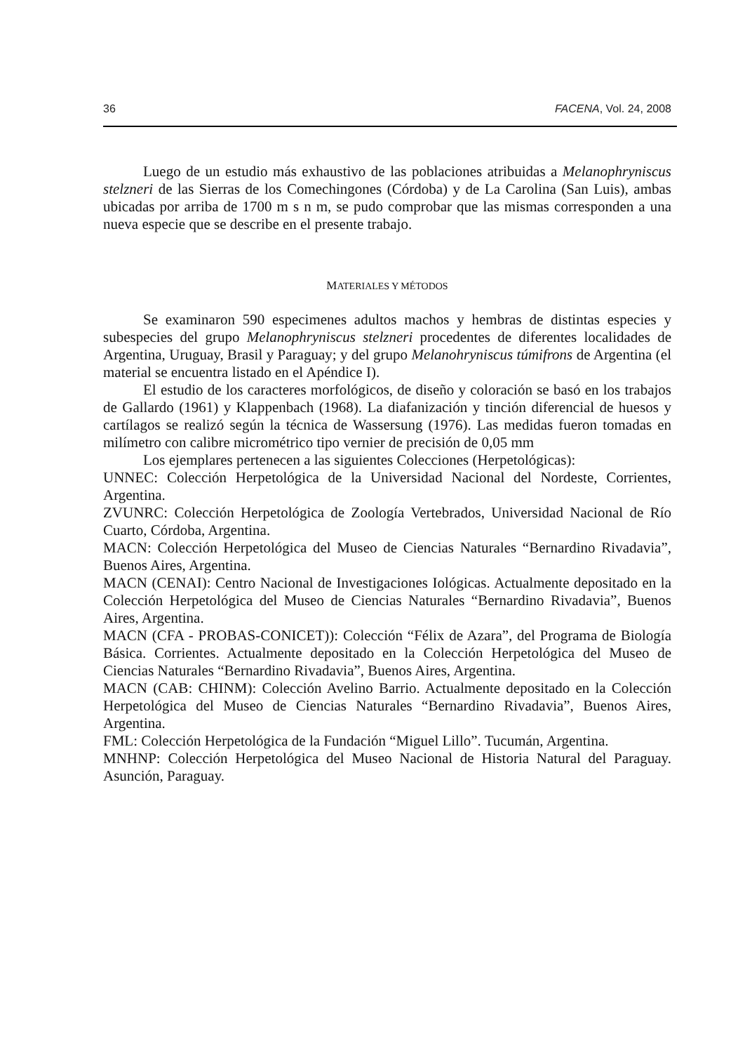36 FACENA, Vol. 24, 2008
Luego de un estudio más exhaustivo de las poblaciones atribuidas a Melanophryniscus stelzneri de las Sierras de los Comechingones (Córdoba) y de La Carolina (San Luis), ambas ubicadas por arriba de 1700 m s n m, se pudo comprobar que las mismas corresponden a una nueva especie que se describe en el presente trabajo.
MATERIALES Y MÉTODOS
Se examinaron 590 especimenes adultos machos y hembras de distintas especies y subespecies del grupo Melanophryniscus stelzneri procedentes de diferentes localidades de Argentina, Uruguay, Brasil y Paraguay; y del grupo Melanohryniscus túmifrons de Argentina (el material se encuentra listado en el Apéndice I).
El estudio de los caracteres morfológicos, de diseño y coloración se basó en los trabajos de Gallardo (1961) y Klappenbach (1968). La diafanización y tinción diferencial de huesos y cartílagos se realizó según la técnica de Wassersung (1976). Las medidas fueron tomadas en milímetro con calibre micrométrico tipo vernier de precisión de 0,05 mm
Los ejemplares pertenecen a las siguientes Colecciones (Herpetológicas):
UNNEC: Colección Herpetológica de la Universidad Nacional del Nordeste, Corrientes, Argentina.
ZVUNRC: Colección Herpetológica de Zoología Vertebrados, Universidad Nacional de Río Cuarto, Córdoba, Argentina.
MACN: Colección Herpetológica del Museo de Ciencias Naturales “Bernardino Rivadavia”, Buenos Aires, Argentina.
MACN (CENAI): Centro Nacional de Investigaciones Iológicas. Actualmente depositado en la Colección Herpetológica del Museo de Ciencias Naturales “Bernardino Rivadavia”, Buenos Aires, Argentina.
MACN (CFA - PROBAS-CONICET)): Colección “Félix de Azara”, del Programa de Biología Básica. Corrientes. Actualmente depositado en la Colección Herpetológica del Museo de Ciencias Naturales “Bernardino Rivadavia”, Buenos Aires, Argentina.
MACN (CAB: CHINM): Colección Avelino Barrio. Actualmente depositado en la Colección Herpetológica del Museo de Ciencias Naturales “Bernardino Rivadavia”, Buenos Aires, Argentina.
FML: Colección Herpetológica de la Fundación “Miguel Lillo”. Tucumán, Argentina.
MNHNP: Colección Herpetológica del Museo Nacional de Historia Natural del Paraguay. Asunción, Paraguay.